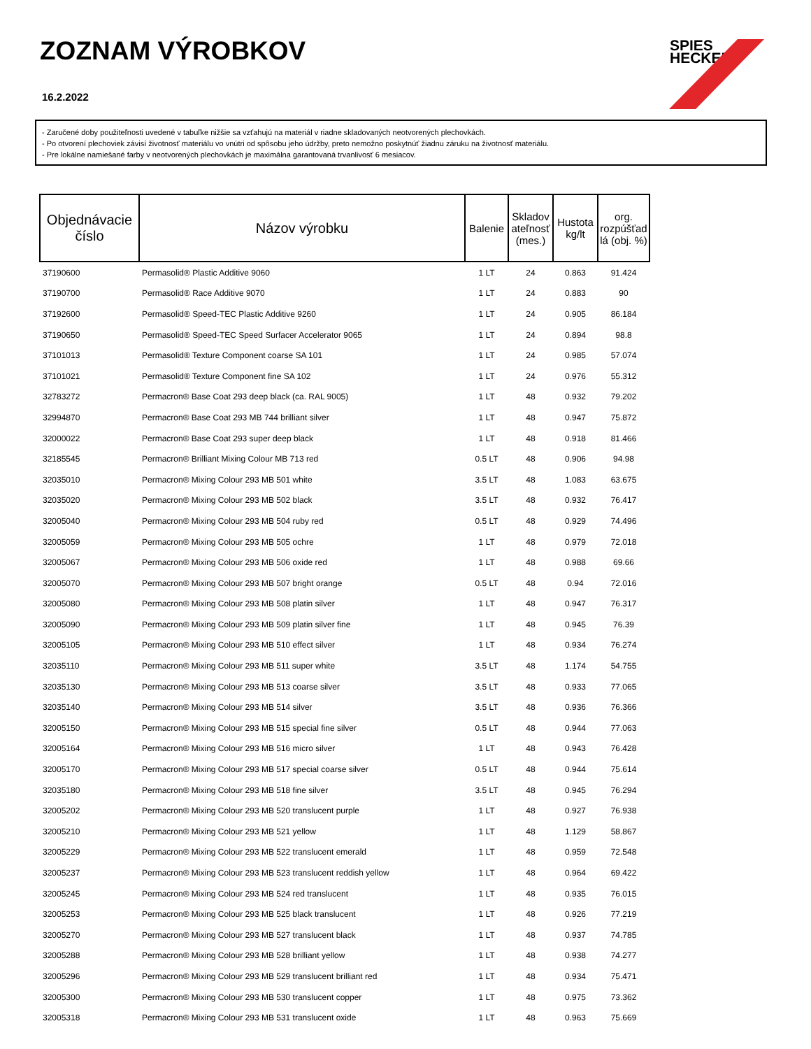ZOZNAM VÝROBKOV
16.2.2022
SPIES
HECKER
- Zaručené doby použiteľnosti uvedené v tabuľke nižšie sa vzťahujú na materiál v riadne skladovaných neotvorených plechovkách.
- Po otvorení plechoviek závisí životnosť materiálu vo vnútri od spôsobu jeho údržby, preto nemožno poskytnúť žiadnu záruku na životnosť materiálu.
- Pre lokálne namiešané farby v neotvorených plechovkách je maximálna garantovaná trvanlivosť 6 mesiacov.
| Objednávacie číslo | Názov výrobku | Balenie | Skladov ateľnosť (mes.) | Hustota kg/lt | org. rozpúšťad lá (obj. %) |
| --- | --- | --- | --- | --- | --- |
| 37190600 | Permasolid® Plastic Additive 9060 | 1 LT | 24 | 0.863 | 91.424 |
| 37190700 | Permasolid® Race Additive 9070 | 1 LT | 24 | 0.883 | 90 |
| 37192600 | Permasolid® Speed-TEC Plastic Additive 9260 | 1 LT | 24 | 0.905 | 86.184 |
| 37190650 | Permasolid® Speed-TEC Speed Surfacer Accelerator 9065 | 1 LT | 24 | 0.894 | 98.8 |
| 37101013 | Permasolid® Texture Component coarse SA 101 | 1 LT | 24 | 0.985 | 57.074 |
| 37101021 | Permasolid® Texture Component fine SA 102 | 1 LT | 24 | 0.976 | 55.312 |
| 32783272 | Permacron® Base Coat 293 deep black (ca. RAL 9005) | 1 LT | 48 | 0.932 | 79.202 |
| 32994870 | Permacron® Base Coat 293 MB 744 brilliant silver | 1 LT | 48 | 0.947 | 75.872 |
| 32000022 | Permacron® Base Coat 293 super deep black | 1 LT | 48 | 0.918 | 81.466 |
| 32185545 | Permacron® Brilliant Mixing Colour MB 713 red | 0.5 LT | 48 | 0.906 | 94.98 |
| 32035010 | Permacron® Mixing Colour 293 MB 501 white | 3.5 LT | 48 | 1.083 | 63.675 |
| 32035020 | Permacron® Mixing Colour 293 MB 502 black | 3.5 LT | 48 | 0.932 | 76.417 |
| 32005040 | Permacron® Mixing Colour 293 MB 504 ruby red | 0.5 LT | 48 | 0.929 | 74.496 |
| 32005059 | Permacron® Mixing Colour 293 MB 505 ochre | 1 LT | 48 | 0.979 | 72.018 |
| 32005067 | Permacron® Mixing Colour 293 MB 506 oxide red | 1 LT | 48 | 0.988 | 69.66 |
| 32005070 | Permacron® Mixing Colour 293 MB 507 bright orange | 0.5 LT | 48 | 0.94 | 72.016 |
| 32005080 | Permacron® Mixing Colour 293 MB 508 platin silver | 1 LT | 48 | 0.947 | 76.317 |
| 32005090 | Permacron® Mixing Colour 293 MB 509 platin silver fine | 1 LT | 48 | 0.945 | 76.39 |
| 32005105 | Permacron® Mixing Colour 293 MB 510 effect silver | 1 LT | 48 | 0.934 | 76.274 |
| 32035110 | Permacron® Mixing Colour 293 MB 511 super white | 3.5 LT | 48 | 1.174 | 54.755 |
| 32035130 | Permacron® Mixing Colour 293 MB 513 coarse silver | 3.5 LT | 48 | 0.933 | 77.065 |
| 32035140 | Permacron® Mixing Colour 293 MB 514 silver | 3.5 LT | 48 | 0.936 | 76.366 |
| 32005150 | Permacron® Mixing Colour 293 MB 515 special fine silver | 0.5 LT | 48 | 0.944 | 77.063 |
| 32005164 | Permacron® Mixing Colour 293 MB 516 micro silver | 1 LT | 48 | 0.943 | 76.428 |
| 32005170 | Permacron® Mixing Colour 293 MB 517 special coarse silver | 0.5 LT | 48 | 0.944 | 75.614 |
| 32035180 | Permacron® Mixing Colour 293 MB 518 fine silver | 3.5 LT | 48 | 0.945 | 76.294 |
| 32005202 | Permacron® Mixing Colour 293 MB 520 translucent purple | 1 LT | 48 | 0.927 | 76.938 |
| 32005210 | Permacron® Mixing Colour 293 MB 521 yellow | 1 LT | 48 | 1.129 | 58.867 |
| 32005229 | Permacron® Mixing Colour 293 MB 522 translucent emerald | 1 LT | 48 | 0.959 | 72.548 |
| 32005237 | Permacron® Mixing Colour 293 MB 523 translucent reddish yellow | 1 LT | 48 | 0.964 | 69.422 |
| 32005245 | Permacron® Mixing Colour 293 MB 524 red translucent | 1 LT | 48 | 0.935 | 76.015 |
| 32005253 | Permacron® Mixing Colour 293 MB 525 black translucent | 1 LT | 48 | 0.926 | 77.219 |
| 32005270 | Permacron® Mixing Colour 293 MB 527 translucent black | 1 LT | 48 | 0.937 | 74.785 |
| 32005288 | Permacron® Mixing Colour 293 MB 528 brilliant yellow | 1 LT | 48 | 0.938 | 74.277 |
| 32005296 | Permacron® Mixing Colour 293 MB 529 translucent brilliant red | 1 LT | 48 | 0.934 | 75.471 |
| 32005300 | Permacron® Mixing Colour 293 MB 530 translucent copper | 1 LT | 48 | 0.975 | 73.362 |
| 32005318 | Permacron® Mixing Colour 293 MB 531 translucent oxide | 1 LT | 48 | 0.963 | 75.669 |